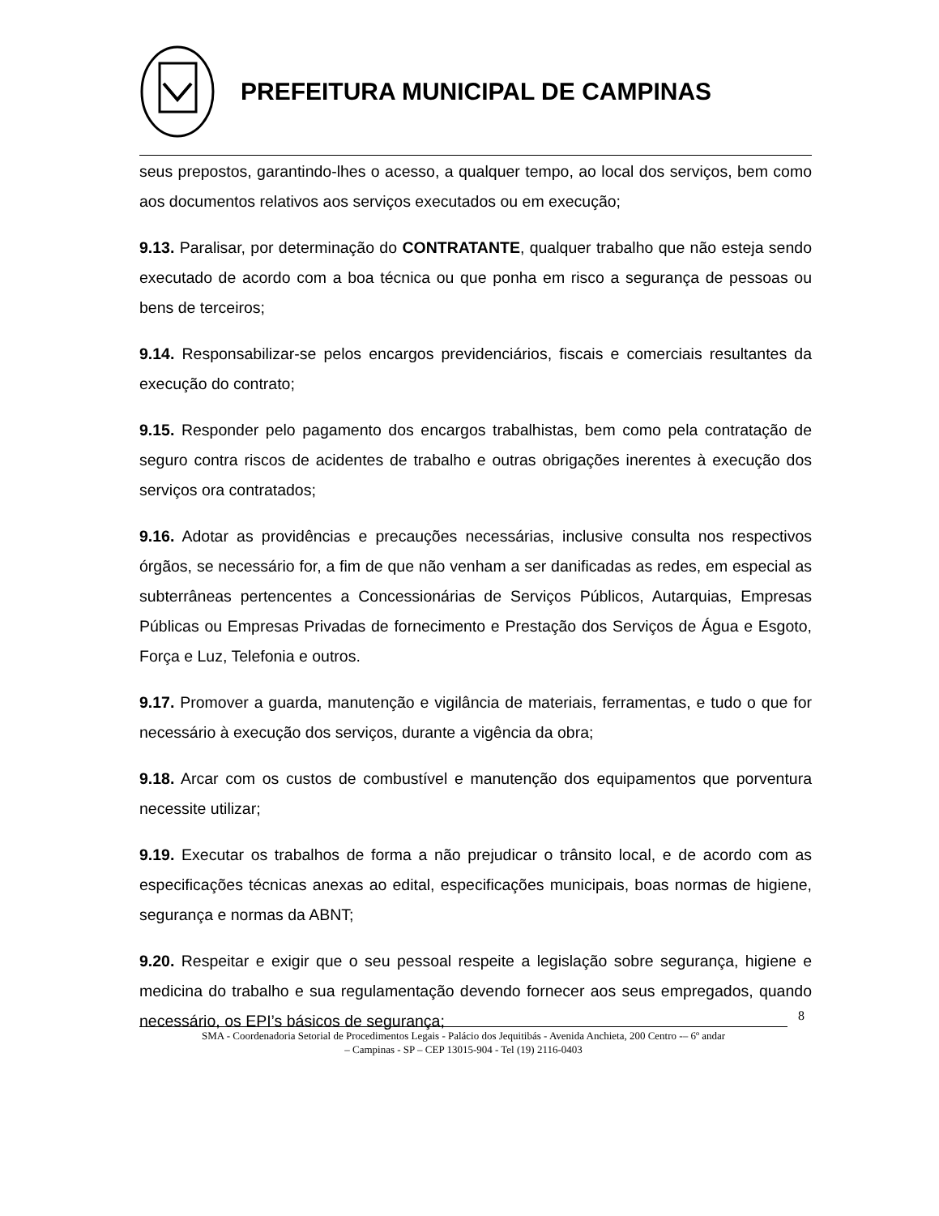PREFEITURA MUNICIPAL DE CAMPINAS
seus prepostos, garantindo-lhes o acesso, a qualquer tempo, ao local dos serviços, bem como aos documentos relativos aos serviços executados ou em execução;
9.13. Paralisar, por determinação do CONTRATANTE, qualquer trabalho que não esteja sendo executado de acordo com a boa técnica ou que ponha em risco a segurança de pessoas ou bens de terceiros;
9.14. Responsabilizar-se pelos encargos previdenciários, fiscais e comerciais resultantes da execução do contrato;
9.15. Responder pelo pagamento dos encargos trabalhistas, bem como pela contratação de seguro contra riscos de acidentes de trabalho e outras obrigações inerentes à execução dos serviços ora contratados;
9.16. Adotar as providências e precauções necessárias, inclusive consulta nos respectivos órgãos, se necessário for, a fim de que não venham a ser danificadas as redes, em especial as subterrâneas pertencentes a Concessionárias de Serviços Públicos, Autarquias, Empresas Públicas ou Empresas Privadas de fornecimento e Prestação dos Serviços de Água e Esgoto, Força e Luz, Telefonia e outros.
9.17. Promover a guarda, manutenção e vigilância de materiais, ferramentas, e tudo o que for necessário à execução dos serviços, durante a vigência da obra;
9.18. Arcar com os custos de combustível e manutenção dos equipamentos que porventura necessite utilizar;
9.19. Executar os trabalhos de forma a não prejudicar o trânsito local, e de acordo com as especificações técnicas anexas ao edital, especificações municipais, boas normas de higiene, segurança e normas da ABNT;
9.20. Respeitar e exigir que o seu pessoal respeite a legislação sobre segurança, higiene e medicina do trabalho e sua regulamentação devendo fornecer aos seus empregados, quando necessário, os EPI’s básicos de segurança;
8
SMA - Coordenadoria Setorial de Procedimentos Legais - Palácio dos Jequitibás - Avenida Anchieta, 200 Centro -– 6º andar
– Campinas - SP – CEP 13015-904 - Tel (19) 2116-0403